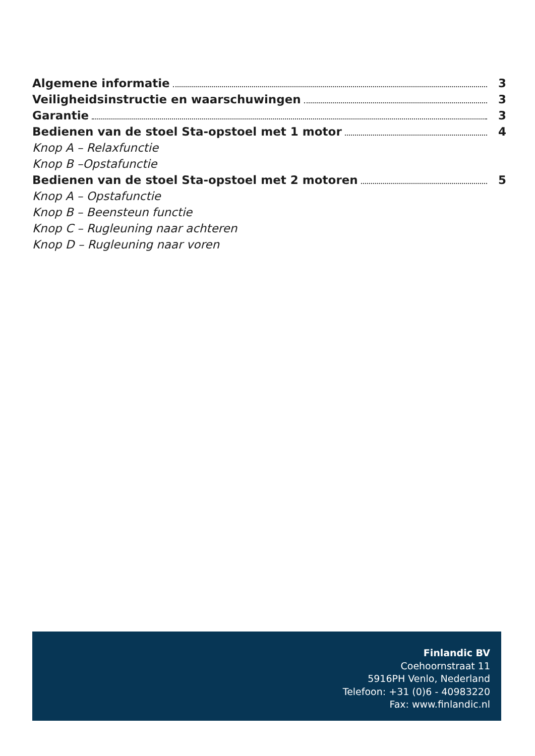Algemene informatie 3
Veiligheidsinstructie en waarschuwingen 3
Garantie 3
Bedienen van de stoel Sta-opstoel met 1 motor 4
Knop A – Relaxfunctie
Knop B –Opstafunctie
Bedienen van de stoel Sta-opstoel met 2 motoren 5
Knop A – Opstafunctie
Knop B – Beensteun functie
Knop C – Rugleuning naar achteren
Knop D – Rugleuning naar voren
Finlandic BV
Coehoornstraat 11
5916PH Venlo, Nederland
Telefoon: +31 (0)6 - 40983220
Fax: www.finlandic.nl